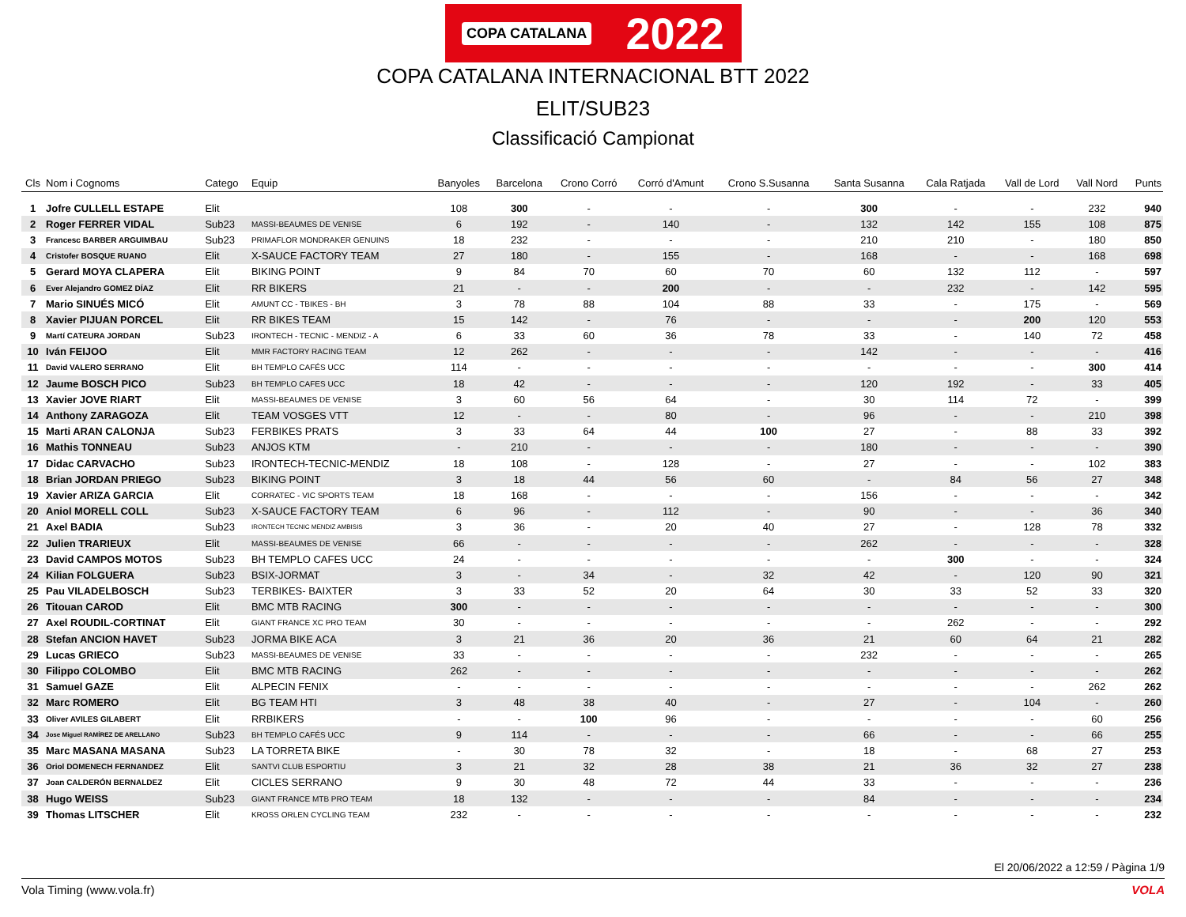COPA CATALANA 2022
COPA CATALANA INTERNACIONAL BTT 2022
ELIT/SUB23
Classificació Campionat
| Cls | Nom i Cognoms | Catego | Equip | Banyoles | Barcelona | Crono Corró | Corró d'Amunt | Crono S.Susanna | Santa Susanna | Cala Ratjada | Vall de Lord | Vall Nord | Punts |
| --- | --- | --- | --- | --- | --- | --- | --- | --- | --- | --- | --- | --- | --- |
| 1 | Jofre CULLELL ESTAPE | Elit | | 108 | 300 | - | - | - | 300 | - | - | 232 | 940 |
| 2 | Roger FERRER VIDAL | Sub23 | MASSI-BEAUMES DE VENISE | 6 | 192 | - | 140 | - | 132 | 142 | 155 | 108 | 875 |
| 3 | Francesc BARBER ARGUIMBAU | Sub23 | PRIMAFLOR MONDRAKER GENUINS | 18 | 232 | - | - | - | 210 | 210 | - | 180 | 850 |
| 4 | Cristofer BOSQUE RUANO | Elit | X-SAUCE FACTORY TEAM | 27 | 180 | - | 155 | - | 168 | - | - | 168 | 698 |
| 5 | Gerard MOYA CLAPERA | Elit | BIKING POINT | 9 | 84 | 70 | 60 | 70 | 60 | 132 | 112 | - | 597 |
| 6 | Ever Alejandro GOMEZ DÍAZ | Elit | RR BIKERS | 21 | - | - | 200 | - | - | 232 | - | 142 | 595 |
| 7 | Mario SINUÉS MICÓ | Elit | AMUNT CC - TBIKES - BH | 3 | 78 | 88 | 104 | 88 | 33 | - | 175 | - | 569 |
| 8 | Xavier PIJUAN PORCEL | Elit | RR BIKES TEAM | 15 | 142 | - | 76 | - | - | - | 200 | 120 | 553 |
| 9 | Martí CATEURA JORDAN | Sub23 | IRONTECH - TECNIC - MENDIZ - A | 6 | 33 | 60 | 36 | 78 | 33 | - | 140 | 72 | 458 |
| 10 | Iván FEIJOO | Elit | MMR FACTORY RACING TEAM | 12 | 262 | - | - | - | 142 | - | - | - | 416 |
| 11 | David VALERO SERRANO | Elit | BH TEMPLO CAFÉS UCC | 114 | - | - | - | - | - | - | - | 300 | 414 |
| 12 | Jaume BOSCH PICO | Sub23 | BH TEMPLO CAFES UCC | 18 | 42 | - | - | - | 120 | 192 | - | 33 | 405 |
| 13 | Xavier JOVE RIART | Elit | MASSI-BEAUMES DE VENISE | 3 | 60 | 56 | 64 | - | 30 | 114 | 72 | - | 399 |
| 14 | Anthony ZARAGOZA | Elit | TEAM VOSGES VTT | 12 | - | - | 80 | - | 96 | - | - | 210 | 398 |
| 15 | Marti ARAN CALONJA | Sub23 | FERBIKES PRATS | 3 | 33 | 64 | 44 | 100 | 27 | - | 88 | 33 | 392 |
| 16 | Mathis TONNEAU | Sub23 | ANJOS KTM | - | 210 | - | - | - | 180 | - | - | - | 390 |
| 17 | Didac CARVACHO | Sub23 | IRONTECH-TECNIC-MENDIZ | 18 | 108 | - | 128 | - | 27 | - | - | 102 | 383 |
| 18 | Brian JORDAN PRIEGO | Sub23 | BIKING POINT | 3 | 18 | 44 | 56 | 60 | - | 84 | 56 | 27 | 348 |
| 19 | Xavier ARIZA GARCIA | Elit | CORRATEC - VIC SPORTS TEAM | 18 | 168 | - | - | - | 156 | - | - | - | 342 |
| 20 | Aniol MORELL COLL | Sub23 | X-SAUCE FACTORY TEAM | 6 | 96 | - | 112 | - | 90 | - | - | 36 | 340 |
| 21 | Axel BADIA | Sub23 | IRONTECH TECNIC MENDIZ AMBISIS | 3 | 36 | - | 20 | 40 | 27 | - | 128 | 78 | 332 |
| 22 | Julien TRARIEUX | Elit | MASSI-BEAUMES DE VENISE | 66 | - | - | - | - | 262 | - | - | - | 328 |
| 23 | David CAMPOS MOTOS | Sub23 | BH TEMPLO CAFES UCC | 24 | - | - | - | - | - | 300 | - | - | 324 |
| 24 | Kilian FOLGUERA | Sub23 | BSIX-JORMAT | 3 | - | 34 | - | 32 | 42 | - | 120 | 90 | 321 |
| 25 | Pau VILADELBOSCH | Sub23 | TERBIKES- BAIXTER | 3 | 33 | 52 | 20 | 64 | 30 | 33 | 52 | 33 | 320 |
| 26 | Titouan CAROD | Elit | BMC MTB RACING | 300 | - | - | - | - | - | - | - | - | 300 |
| 27 | Axel ROUDIL-CORTINAT | Elit | GIANT FRANCE XC PRO TEAM | 30 | - | - | - | - | - | 262 | - | - | 292 |
| 28 | Stefan ANCION HAVET | Sub23 | JORMA BIKE ACA | 3 | 21 | 36 | 20 | 36 | 21 | 60 | 64 | 21 | 282 |
| 29 | Lucas GRIECO | Sub23 | MASSI-BEAUMES DE VENISE | 33 | - | - | - | - | 232 | - | - | - | 265 |
| 30 | Filippo COLOMBO | Elit | BMC MTB RACING | 262 | - | - | - | - | - | - | - | - | 262 |
| 31 | Samuel GAZE | Elit | ALPECIN FENIX | - | - | - | - | - | - | - | - | 262 | 262 |
| 32 | Marc ROMERO | Elit | BG TEAM HTI | 3 | 48 | 38 | 40 | - | 27 | - | 104 | - | 260 |
| 33 | Oliver AVILES GILABERT | Elit | RRBIKERS | - | - | 100 | 96 | - | - | - | - | 60 | 256 |
| 34 | Jose Miguel RAMÍREZ DE ARELLANO | Sub23 | BH TEMPLO CAFÉS UCC | 9 | 114 | - | - | - | 66 | - | - | 66 | 255 |
| 35 | Marc MASANA MASANA | Sub23 | LA TORRETA BIKE | - | 30 | 78 | 32 | - | 18 | - | 68 | 27 | 253 |
| 36 | Oriol DOMENECH FERNANDEZ | Elit | SANTVI CLUB ESPORTIU | 3 | 21 | 32 | 28 | 38 | 21 | 36 | 32 | 27 | 238 |
| 37 | Joan CALDERÓN BERNALDEZ | Elit | CICLES SERRANO | 9 | 30 | 48 | 72 | 44 | 33 | - | - | - | 236 |
| 38 | Hugo WEISS | Sub23 | GIANT FRANCE MTB PRO TEAM | 18 | 132 | - | - | - | 84 | - | - | - | 234 |
| 39 | Thomas LITSCHER | Elit | KROSS ORLEN CYCLING TEAM | 232 | - | - | - | - | - | - | - | - | 232 |
El 20/06/2022 a 12:59 / Pàgina 1/9
Vola Timing (www.vola.fr) VOLA